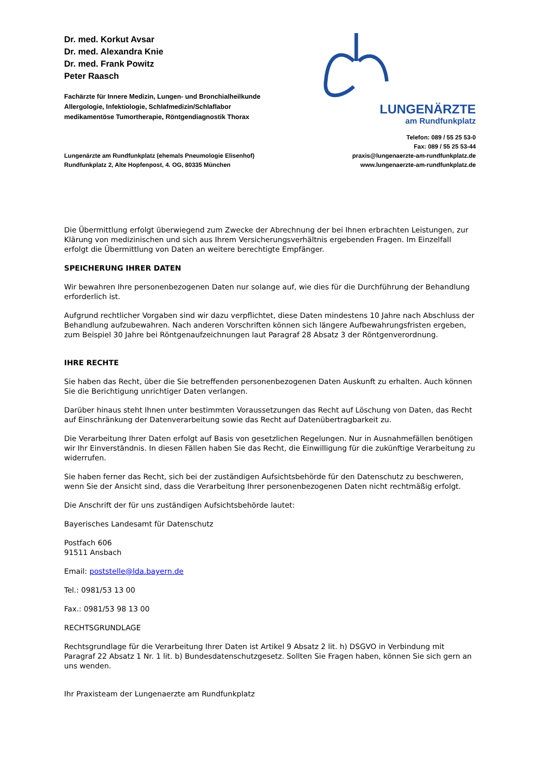Dr. med. Korkut Avsar
Dr. med. Alexandra Knie
Dr. med. Frank Powitz
Peter Raasch
Fachärzte für Innere Medizin, Lungen- und Bronchialheilkunde
Allergologie, Infektiologie, Schlafmedizin/Schlaflabor
medikamentöse Tumortherapie, Röntgendiagnostik Thorax
LUNGENÄRZTE
am Rundfunkplatz
Lungenärzte am Rundfunkplatz (ehemals Pneumologie Elisenhof)
Rundfunkplatz 2, Alte Hopfenpost, 4. OG, 80335 München
Telefon: 089 / 55 25 53-0
Fax: 089 / 55 25 53-44
praxis@lungenaerzte-am-rundfunkplatz.de
www.lungenaerzte-am-rundfunkplatz.de
Die Übermittlung erfolgt überwiegend zum Zwecke der Abrechnung der bei Ihnen erbrachten Leistungen, zur Klärung von medizinischen und sich aus Ihrem Versicherungsverhältnis ergebenden Fragen. Im Einzelfall erfolgt die Übermittlung von Daten an weitere berechtigte Empfänger.
SPEICHERUNG IHRER DATEN
Wir bewahren Ihre personenbezogenen Daten nur solange auf, wie dies für die Durchführung der Behandlung erforderlich ist.
Aufgrund rechtlicher Vorgaben sind wir dazu verpflichtet, diese Daten mindestens 10 Jahre nach Abschluss der Behandlung aufzubewahren. Nach anderen Vorschriften können sich längere Aufbewahrungsfristen ergeben, zum Beispiel 30 Jahre bei Röntgenaufzeichnungen laut Paragraf 28 Absatz 3 der Röntgenverordnung.
IHRE RECHTE
Sie haben das Recht, über die Sie betreffenden personenbezogenen Daten Auskunft zu erhalten. Auch können Sie die Berichtigung unrichtiger Daten verlangen.
Darüber hinaus steht Ihnen unter bestimmten Voraussetzungen das Recht auf Löschung von Daten, das Recht auf Einschränkung der Datenverarbeitung sowie das Recht auf Datenübertragbarkeit zu.
Die Verarbeitung Ihrer Daten erfolgt auf Basis von gesetzlichen Regelungen. Nur in Ausnahmefällen benötigen wir Ihr Einverständnis. In diesen Fällen haben Sie das Recht, die Einwilligung für die zukünftige Verarbeitung zu widerrufen.
Sie haben ferner das Recht, sich bei der zuständigen Aufsichtsbehörde für den Datenschutz zu beschweren, wenn Sie der Ansicht sind, dass die Verarbeitung Ihrer personenbezogenen Daten nicht rechtmäßig erfolgt.
Die Anschrift der für uns zuständigen Aufsichtsbehörde lautet:
Bayerisches Landesamt für Datenschutz
Postfach 606
91511 Ansbach
Email: poststelle@lda.bayern.de
Tel.: 0981/53 13 00
Fax.: 0981/53 98 13 00
RECHTSGRUNDLAGE
Rechtsgrundlage für die Verarbeitung Ihrer Daten ist Artikel 9 Absatz 2 lit. h) DSGVO in Verbindung mit Paragraf 22 Absatz 1 Nr. 1 lit. b) Bundesdatenschutzgesetz. Sollten Sie Fragen haben, können Sie sich gern an uns wenden.
Ihr Praxisteam der Lungenaerzte am Rundfunkplatz